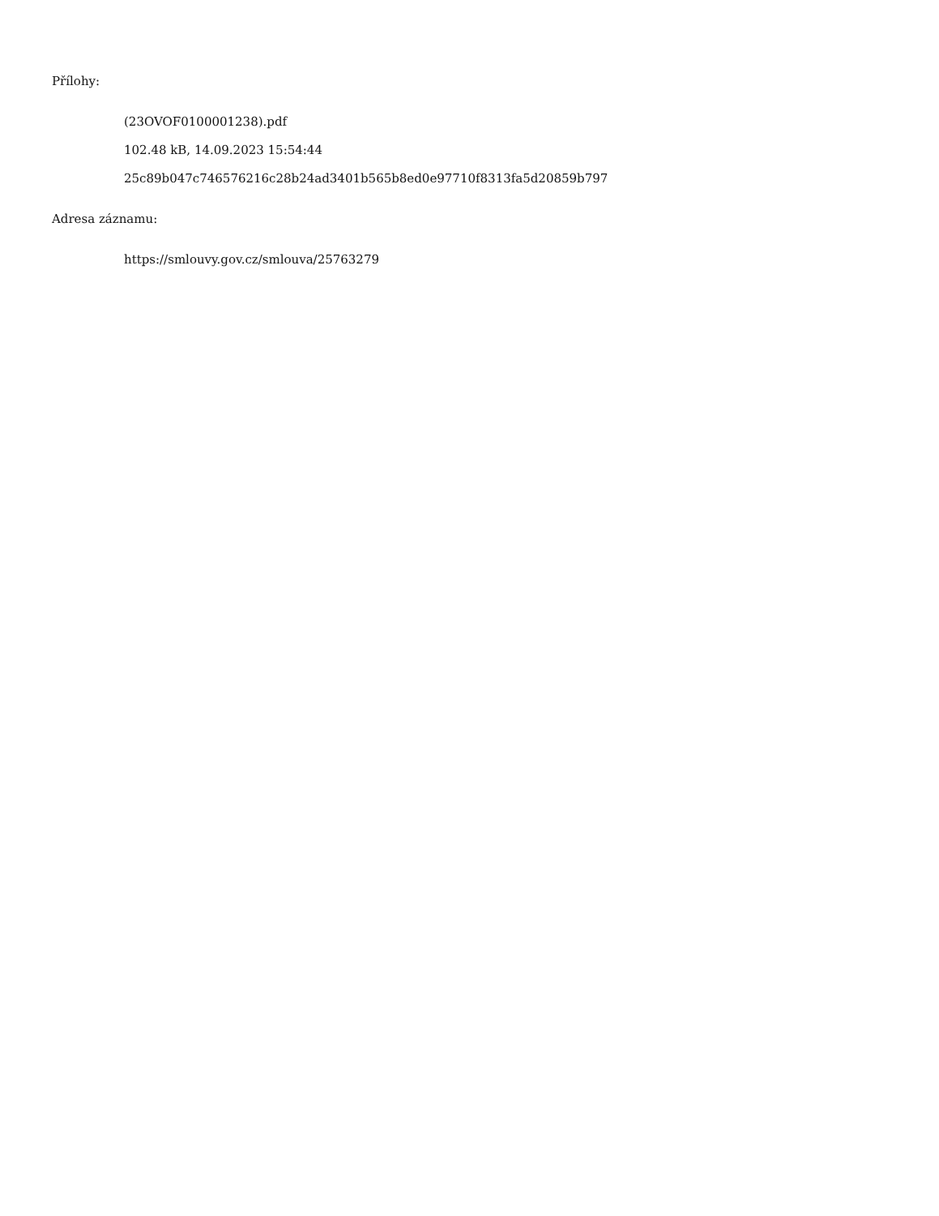Přílohy:
(23OVOF0100001238).pdf
102.48 kB, 14.09.2023 15:54:44
25c89b047c746576216c28b24ad3401b565b8ed0e97710f8313fa5d20859b797
Adresa záznamu:
https://smlouvy.gov.cz/smlouva/25763279